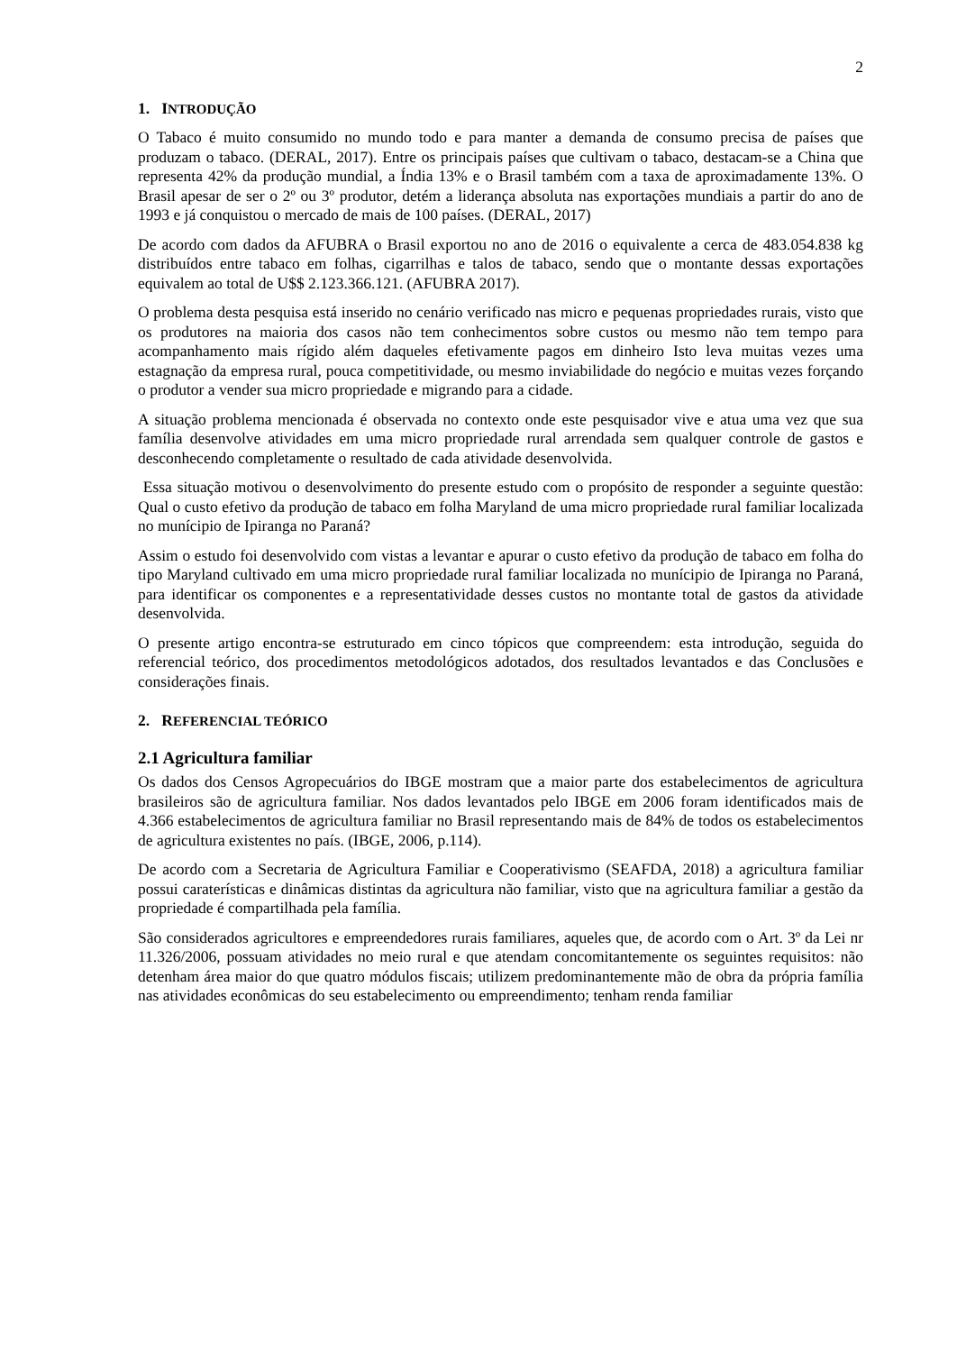2
1. INTRODUÇÃO
O Tabaco é muito consumido no mundo todo e para manter a demanda de consumo precisa de países que produzam o tabaco. (DERAL, 2017). Entre os principais países que cultivam o tabaco, destacam-se a China que representa 42% da produção mundial, a Índia 13% e o Brasil também com a taxa de aproximadamente 13%. O Brasil apesar de ser o 2º ou 3º produtor, detém a liderança absoluta nas exportações mundiais a partir do ano de 1993 e já conquistou o mercado de mais de 100 países. (DERAL, 2017)
De acordo com dados da AFUBRA o Brasil exportou no ano de 2016 o equivalente a cerca de 483.054.838 kg distribuídos entre tabaco em folhas, cigarrilhas e talos de tabaco, sendo que o montante dessas exportações equivalem ao total de U$$ 2.123.366.121. (AFUBRA 2017).
O problema desta pesquisa está inserido no cenário verificado nas micro e pequenas propriedades rurais, visto que os produtores na maioria dos casos não tem conhecimentos sobre custos ou mesmo não tem tempo para acompanhamento mais rígido além daqueles efetivamente pagos em dinheiro Isto leva muitas vezes uma estagnação da empresa rural, pouca competitividade, ou mesmo inviabilidade do negócio e muitas vezes forçando o produtor a vender sua micro propriedade e migrando para a cidade.
A situação problema mencionada é observada no contexto onde este pesquisador vive e atua uma vez que sua família desenvolve atividades em uma micro propriedade rural arrendada sem qualquer controle de gastos e desconhecendo completamente o resultado de cada atividade desenvolvida.
Essa situação motivou o desenvolvimento do presente estudo com o propósito de responder a seguinte questão: Qual o custo efetivo da produção de tabaco em folha Maryland de uma micro propriedade rural familiar localizada no munícipio de Ipiranga no Paraná?
Assim o estudo foi desenvolvido com vistas a levantar e apurar o custo efetivo da produção de tabaco em folha do tipo Maryland cultivado em uma micro propriedade rural familiar localizada no munícipio de Ipiranga no Paraná, para identificar os componentes e a representatividade desses custos no montante total de gastos da atividade desenvolvida.
O presente artigo encontra-se estruturado em cinco tópicos que compreendem: esta introdução, seguida do referencial teórico, dos procedimentos metodológicos adotados, dos resultados levantados e das Conclusões e considerações finais.
2. REFERENCIAL TEÓRICO
2.1 Agricultura familiar
Os dados dos Censos Agropecuários do IBGE mostram que a maior parte dos estabelecimentos de agricultura brasileiros são de agricultura familiar. Nos dados levantados pelo IBGE em 2006 foram identificados mais de 4.366 estabelecimentos de agricultura familiar no Brasil representando mais de 84% de todos os estabelecimentos de agricultura existentes no país. (IBGE, 2006, p.114).
De acordo com a Secretaria de Agricultura Familiar e Cooperativismo (SEAFDA, 2018) a agricultura familiar possui caraterísticas e dinâmicas distintas da agricultura não familiar, visto que na agricultura familiar a gestão da propriedade é compartilhada pela família.
São considerados agricultores e empreendedores rurais familiares, aqueles que, de acordo com o Art. 3º da Lei nr 11.326/2006, possuam atividades no meio rural e que atendam concomitantemente os seguintes requisitos: não detenham área maior do que quatro módulos fiscais; utilizem predominantemente mão de obra da própria família nas atividades econômicas do seu estabelecimento ou empreendimento; tenham renda familiar